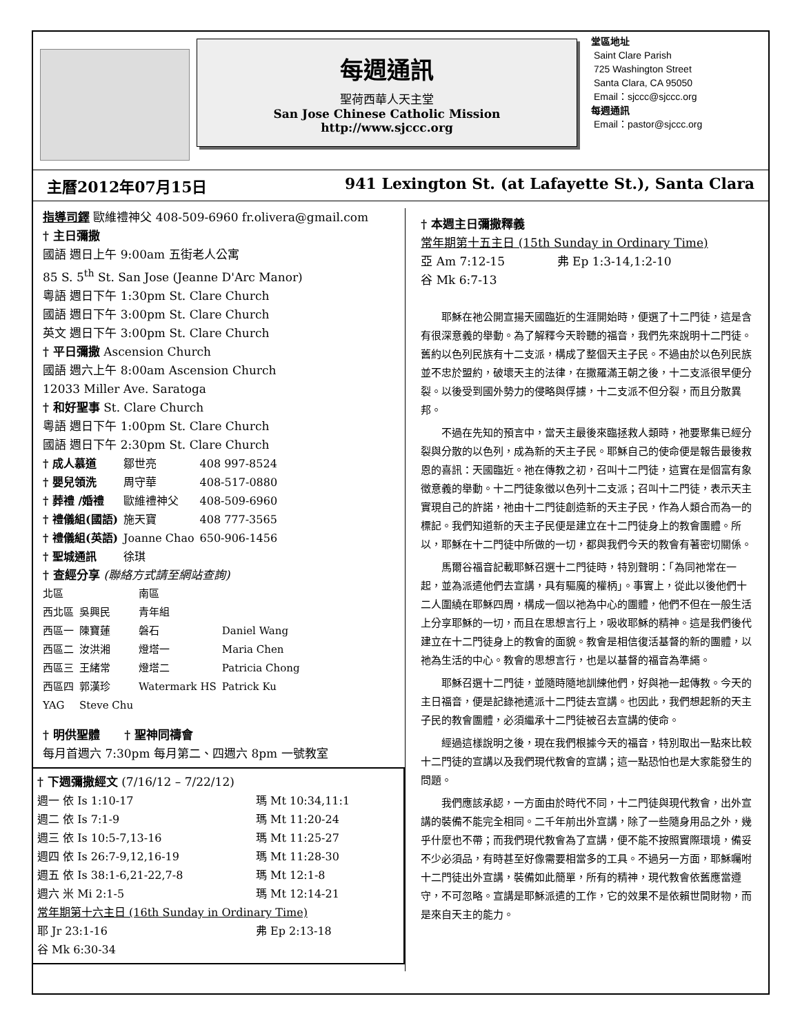每週通訊
聖荷西華人天主堂
San Jose Chinese Catholic Mission
http://www.sjccc.org
堂區地址
Saint Clare Parish
725 Washington Street
Santa Clara, CA 95050
Email：sjccc@sjccc.org
每週通訊
Email：pastor@sjccc.org
主曆2012年07月15日 941 Lexington St. (at Lafayette St.), Santa Clara
指導司鐸 歐維禮神父 408-509-6960 fr.olivera@gmail.com
† 主日彌撒
國語 週日上午 9:00am 五街老人公寓
85 S. 5<sup>th</sup> St. San Jose (Jeanne D'Arc Manor)
粵語 週日下午 1:30pm St. Clare Church
國語 週日下午 3:00pm St. Clare Church
英文 週日下午 3:00pm St. Clare Church
† 平日彌撒 Ascension Church
國語 週六上午 8:00am Ascension Church
12033 Miller Ave. Saratoga
† 和好聖事 St. Clare Church
粵語 週日下午 1:00pm St. Clare Church
國語 週日下午 2:30pm St. Clare Church
| † 成人慕道 | 鄒世亮 | 408 997-8524 |
| † 嬰兒領洗 | 周守華 | 408-517-0880 |
| † 葬禮 /婚禮 | 歐維禮神父 | 408-509-6960 |
| † 禮儀組(國語) | 施天寶 | 408 777-3565 |
| † 禮儀組(英語) | Joanne Chao | 650-906-1456 |
| † 聖城通訊 | 徐琪 | |
† 查經分享 (聯絡方式請至網站查詢)
| 北區 | | 南區 | |
| 西北區 | 吳興民 | 青年組 | |
| 西區一 | 陳寶蓮 | 磐石 | Daniel Wang |
| 西區二 | 汝洪湘 | 燈塔一 | Maria Chen |
| 西區三 | 王緒常 | 燈塔二 | Patricia Chong |
| 西區四 | 郭漢珍 | Watermark HS | Patrick Ku |
| YAG | Steve Chu | | |
† 明供聖體 † 聖神同禱會
每月首週六 7:30pm 每月第二、四週六 8pm 一號教室
† 下週彌撒經文 (7/16/12 – 7/22/12)
| 週一 依 Is 1:10-17 | 瑪 Mt 10:34,11:1 |
| 週二 依 Is 7:1-9 | 瑪 Mt 11:20-24 |
| 週三 依 Is 10:5-7,13-16 | 瑪 Mt 11:25-27 |
| 週四 依 Is 26:7-9,12,16-19 | 瑪 Mt 11:28-30 |
| 週五 依 Is 38:1-6,21-22,7-8 | 瑪 Mt 12:1-8 |
| 週六 米 Mi 2:1-5 | 瑪 Mt 12:14-21 |
| 常年期第十六主日 (16th Sunday in Ordinary Time) | |
| 耶 Jr 23:1-16 | 弗 Ep 2:13-18 |
| 谷 Mk 6:30-34 | |
† 本週主日彌撒釋義
常年期第十五主日 (15th Sunday in Ordinary Time)
亞 Am 7:12-15 弗 Ep 1:3-14,1:2-10
谷 Mk 6:7-13
耶穌在祂公開宣揚天國臨近的生涯開始時，便選了十二門徒，這是含有很深意義的舉動。為了解釋今天聆聽的福音，我們先來說明十二門徒。舊約以色列民族有十二支派，構成了整個天主子民。不過由於以色列民族並不忠於盟約，破壞天主的法律，在撒羅滿王朝之後，十二支派很早便分裂。以後受到國外勢力的侵略與俘擄，十二支派不但分裂，而且分散異邦。
不過在先知的預言中，當天主最後來臨拯救人類時，祂要聚集已經分裂與分散的以色列，成為新的天主子民。耶穌自己的使命便是報告最後救恩的喜訊：天國臨近。祂在傳教之初，召叫十二門徒，這實在是個富有象徵意義的舉動。十二門徒象徵以色列十二支派；召叫十二門徒，表示天主實現自己的許諾，祂由十二門徒創造新的天主子民，作為人類合而為一的標記。我們知道新的天主子民便是建立在十二門徒身上的教會團體。所以，耶穌在十二門徒中所做的一切，都與我們今天的教會有著密切關係。
馬爾谷福音記載耶穌召選十二門徒時，特別聲明：「為同祂常在一起，並為派遣他們去宣講，具有驅魔的權柄」。事實上，從此以後他們十二人圍繞在耶穌四周，構成一個以祂為中心的團體，他們不但在一般生活上分享耶穌的一切，而且在思想言行上，吸收耶穌的精神。這是我們後代建立在十二門徒身上的教會的面貌。教會是相信復活基督的新的團體，以祂為生活的中心。教會的思想言行，也是以基督的福音為準繩。
耶穌召選十二門徒，並隨時隨地訓練他們，好與祂一起傳教。今天的主日福音，便是記錄祂遣派十二門徒去宣講。也因此，我們想起新的天主子民的教會團體，必須繼承十二門徒被召去宣講的使命。
經過這樣說明之後，現在我們根據今天的福音，特別取出一點來比較十二門徒的宣講以及我們現代教會的宣講；這一點恐怕也是大家能發生的問題。
我們應該承認，一方面由於時代不同，十二門徒與現代教會，出外宣講的裝備不能完全相同。二千年前出外宣講，除了一些隨身用品之外，幾乎什麼也不帶；而我們現代教會為了宣講，便不能不按照實際環境，備妥不少必須品，有時甚至好像需要相當多的工具。不過另一方面，耶穌囑咐十二門徒出外宣講，裝備如此簡單，所有的精神，現代教會依舊應當遵守，不可忽略。宣講是耶穌派遣的工作，它的效果不是依賴世間財物，而是來自天主的能力。